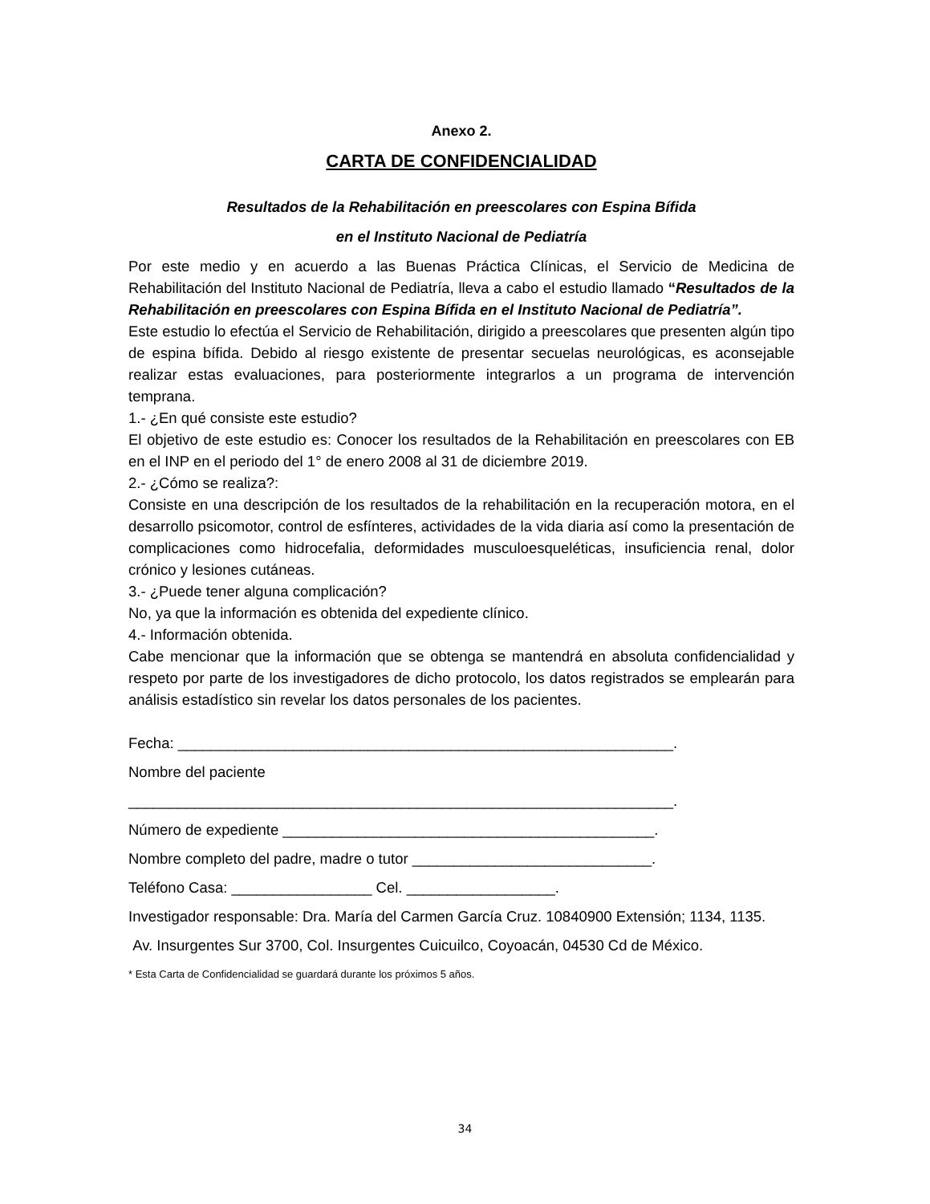Anexo 2.
CARTA DE CONFIDENCIALIDAD
Resultados de la Rehabilitación en preescolares con Espina Bífida
en el Instituto Nacional de Pediatría
Por este medio y en acuerdo a las Buenas Práctica Clínicas, el Servicio de Medicina de Rehabilitación del Instituto Nacional de Pediatría, lleva a cabo el estudio llamado “Resultados de la Rehabilitación en preescolares con Espina Bífida en el Instituto Nacional de Pediatría”.
Este estudio lo efectúa el Servicio de Rehabilitación, dirigido a preescolares que presenten algún tipo de espina bífida. Debido al riesgo existente de presentar secuelas neurológicas, es aconsejable realizar estas evaluaciones, para posteriormente integrarlos a un programa de intervención temprana.
1.- ¿En qué consiste este estudio?
El objetivo de este estudio es: Conocer los resultados de la Rehabilitación en preescolares con EB en el INP en el periodo del 1° de enero 2008 al 31 de diciembre 2019.
2.- ¿Cómo se realiza?:
Consiste en una descripción de los resultados de la rehabilitación en la recuperación motora, en el desarrollo psicomotor, control de esfínteres, actividades de la vida diaria así como la presentación de complicaciones como hidrocefalia, deformidades musculoesqueléticas, insuficiencia renal, dolor crónico y lesiones cutáneas.
3.- ¿Puede tener alguna complicación?
No, ya que la información es obtenida del expediente clínico.
4.- Información obtenida.
Cabe mencionar que la información que se obtenga se mantendrá en absoluta confidencialidad y respeto por parte de los investigadores de dicho protocolo, los datos registrados se emplearán para análisis estadístico sin revelar los datos personales de los pacientes.
Fecha: ____________________________________________________________.
Nombre del paciente
__________________________________________________________________.
Número de expediente _____________________________________________.
Nombre completo del padre, madre o tutor _____________________________.
Teléfono Casa: _________________ Cel. __________________.
Investigador responsable: Dra. María del Carmen García Cruz. 10840900 Extensión; 1134, 1135.
Av. Insurgentes Sur 3700, Col. Insurgentes Cuicuilco, Coyoacán, 04530 Cd de México.
* Esta Carta de Confidencialidad se guardará durante los próximos 5 años.
34